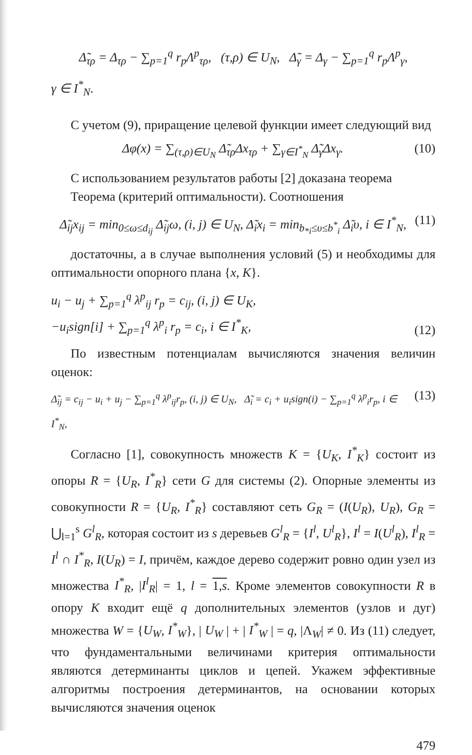Δ̃<sub>τρ</sub> = Δ<sub>τρ</sub> − ∑<sub>p=1</sub><sup>q</sup> r<sub>p</sub>Λ<sup>p</sup><sub>τρ</sub>, (τ,ρ) ∈ U<sub>N</sub>, Δ̃<sub>γ</sub> = Δ<sub>γ</sub> − ∑<sub>p=1</sub><sup>q</sup> r<sub>p</sub>Λ<sup>p</sup><sub>γ</sub>,
γ ∈ I<sup>*</sup><sub>N</sub>.
С учетом (9), приращение целевой функции имеет следующий вид
Δφ(x) = ∑<sub>(τ,ρ)∈U<sub>N</sub></sub> Δ̃<sub>τρ</sub>Δx<sub>τρ</sub> + ∑<sub>γ∈I<sup>*</sup><sub>N</sub></sub> Δ̃<sub>γ</sub>Δx<sub>γ</sub>. (10)
С использованием результатов работы [2] доказана теорема
Теорема (критерий оптимальности). Соотношения
Δ̃<sub>ij</sub>x<sub>ij</sub> = min<sub>0≤ω≤d<sub>ij</sub></sub> Δ̃<sub>ij</sub>ω, (i, j) ∈ U<sub>N</sub>, Δ̃<sub>i</sub>x<sub>i</sub> = min<sub>b<sub>*i</sub>≤υ≤b<sup>*</sup><sub>i</sub></sub> Δ̃<sub>i</sub>υ, i ∈ I<sup>*</sup><sub>N</sub>, (11)
достаточны, а в случае выполнения условий (5) и необходимы для оптимальности опорного плана {x, K}.
u<sub>i</sub> − u<sub>j</sub> + ∑<sub>p=1</sub><sup>q</sup> λ<sup>p</sup><sub>ij</sub> r<sub>p</sub> = c<sub>ij</sub>, (i, j) ∈ U<sub>K</sub>,
−u<sub>i</sub>sign[i] + ∑<sub>p=1</sub><sup>q</sup> λ<sup>p</sup><sub>i</sub> r<sub>p</sub> = c<sub>i</sub>, i ∈ I<sup>*</sup><sub>K</sub>, (12)
По известным потенциалам вычисляются значения величин оценок:
Δ̃<sub>ij</sub> = c<sub>ij</sub> − u<sub>i</sub> + u<sub>j</sub> − ∑<sub>p=1</sub><sup>q</sup> λ<sup>p</sup><sub>ij</sub>r<sub>p</sub>, (i, j) ∈ U<sub>N</sub>, Δ̃<sub>i</sub> = c<sub>i</sub> + u<sub>i</sub>sign(i) − ∑<sub>p=1</sub><sup>q</sup> λ<sup>p</sup><sub>i</sub>r<sub>p</sub>, i ∈ I<sup>*</sup><sub>N</sub>, (13)
Согласно [1], совокупность множеств K = {U<sub>K</sub>, I<sup>*</sup><sub>K</sub>} состоит из опоры R = {U<sub>R</sub>, I<sup>*</sup><sub>R</sub>} сети G для системы (2). Опорные элементы из совокупности R = {U<sub>R</sub>, I<sup>*</sup><sub>R</sub>} составляют сеть G<sub>R</sub> = (I(U<sub>R</sub>), U<sub>R</sub>), G<sub>R</sub> = ⋃<sub>l=1</sub><sup>s</sup> G<sup>l</sup><sub>R</sub>, которая состоит из s деревьев G<sup>l</sup><sub>R</sub> = {I<sup>l</sup>, U<sup>l</sup><sub>R</sub>}, I<sup>l</sup> = I(U<sup>l</sup><sub>R</sub>), I<sup>l</sup><sub>R</sub> = I<sup>l</sup> ∩ I<sup>*</sup><sub>R</sub>, I(U<sub>R</sub>) = I, причём, каждое дерево содержит ровно один узел из множества I<sup>*</sup><sub>R</sub>, |I<sup>l</sup><sub>R</sub>| = 1, l = 1,s. Кроме элементов совокупности R в опору K входит ещё q дополнительных элементов (узлов и дуг) множества W = {U<sub>W</sub>, I<sup>*</sup><sub>W</sub>}, | U<sub>W</sub> | + | I<sup>*</sup><sub>W</sub> | = q, |Λ<sub>W</sub>| ≠ 0. Из (11) следует, что фундаментальными величинами критерия оптимальности являются детерминанты циклов и цепей. Укажем эффективные алгоритмы построения детерминантов, на основании которых вычисляются значения оценок
479